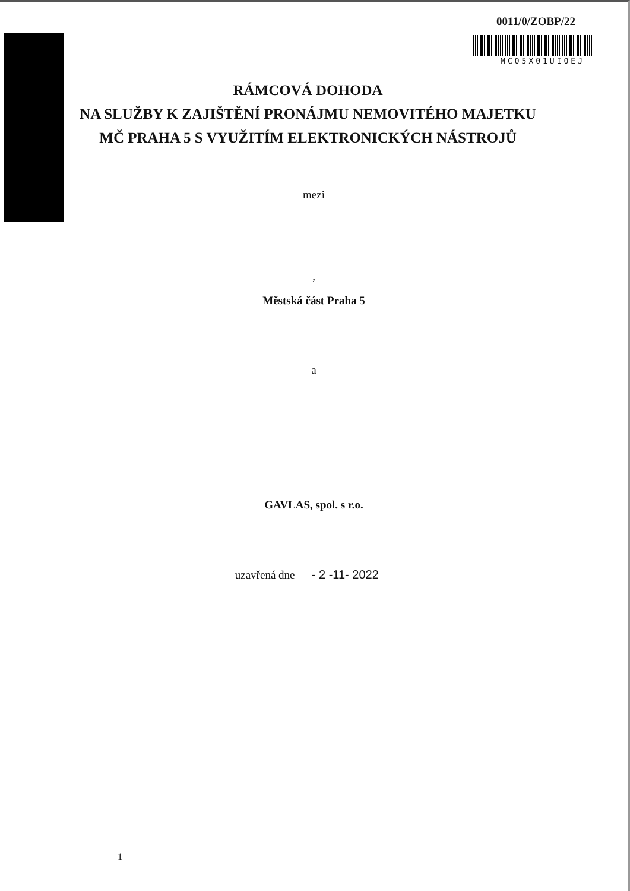0011/0/ZOBP/22
MC05X01UI0EJ
RÁMCOVÁ DOHODA
NA SLUŽBY K ZAJIŠTĚNÍ PRONÁJMU NEMOVITÉHO MAJETKU MČ PRAHA 5 S VYUŽITÍM ELEKTRONICKÝCH NÁSTROJŮ
mezi
,
Městská část Praha 5
a
GAVLAS, spol. s r.o.
uzavřená dne - 2 -11- 2022
1